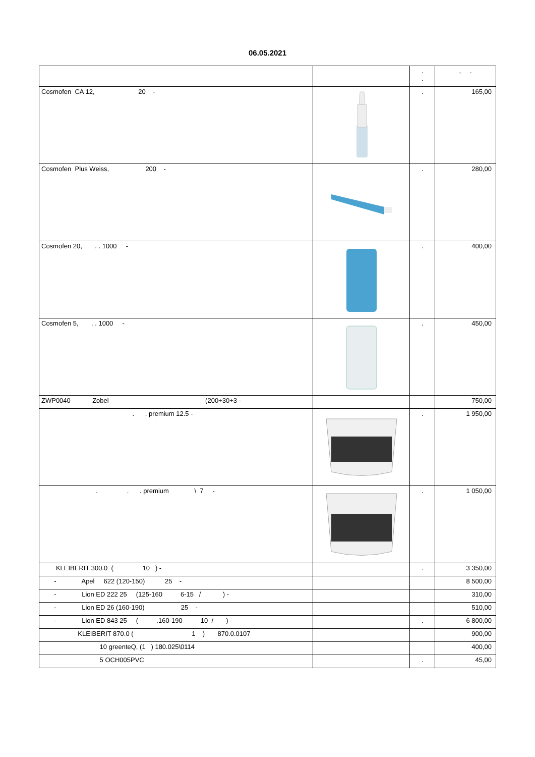06.05.2021
| | | . . | , . |
| Cosmofen CA 12, 20 - | | . | 165,00 |
| Cosmofen Plus Weiss, 200 - | | . | 280,00 |
| Cosmofen 20, . . 1000 - | | . | 400,00 |
| Cosmofen 5, . . 1000 - | | . | 450,00 |
| ZWP0040 Zobel (200+30+3 - | | | 750,00 |
| . . premium 12.5 - | | . | 1 950,00 |
| . . . premium \ 7 - | | . | 1 050,00 |
| KLEIBERIT 300.0 ( 10 ) - | | . | 3 350,00 |
| - Apel 622 (120-150) 25 - | | | 8 500,00 |
| - Lion ED 222 25 (125-160 6-15 / ) - | | | 310,00 |
| - Lion ED 26 (160-190) 25 - | | | 510,00 |
| - Lion ED 843 25 ( .160-190 10 / ) - | | . | 6 800,00 |
| KLEIBERIT 870.0 ( 1 ) 870.0.0107 | | | 900,00 |
| 10 greenteQ, (1 ) 180.025\0114 | | | 400,00 |
| 5 OCH005PVC | | . | 45,00 |